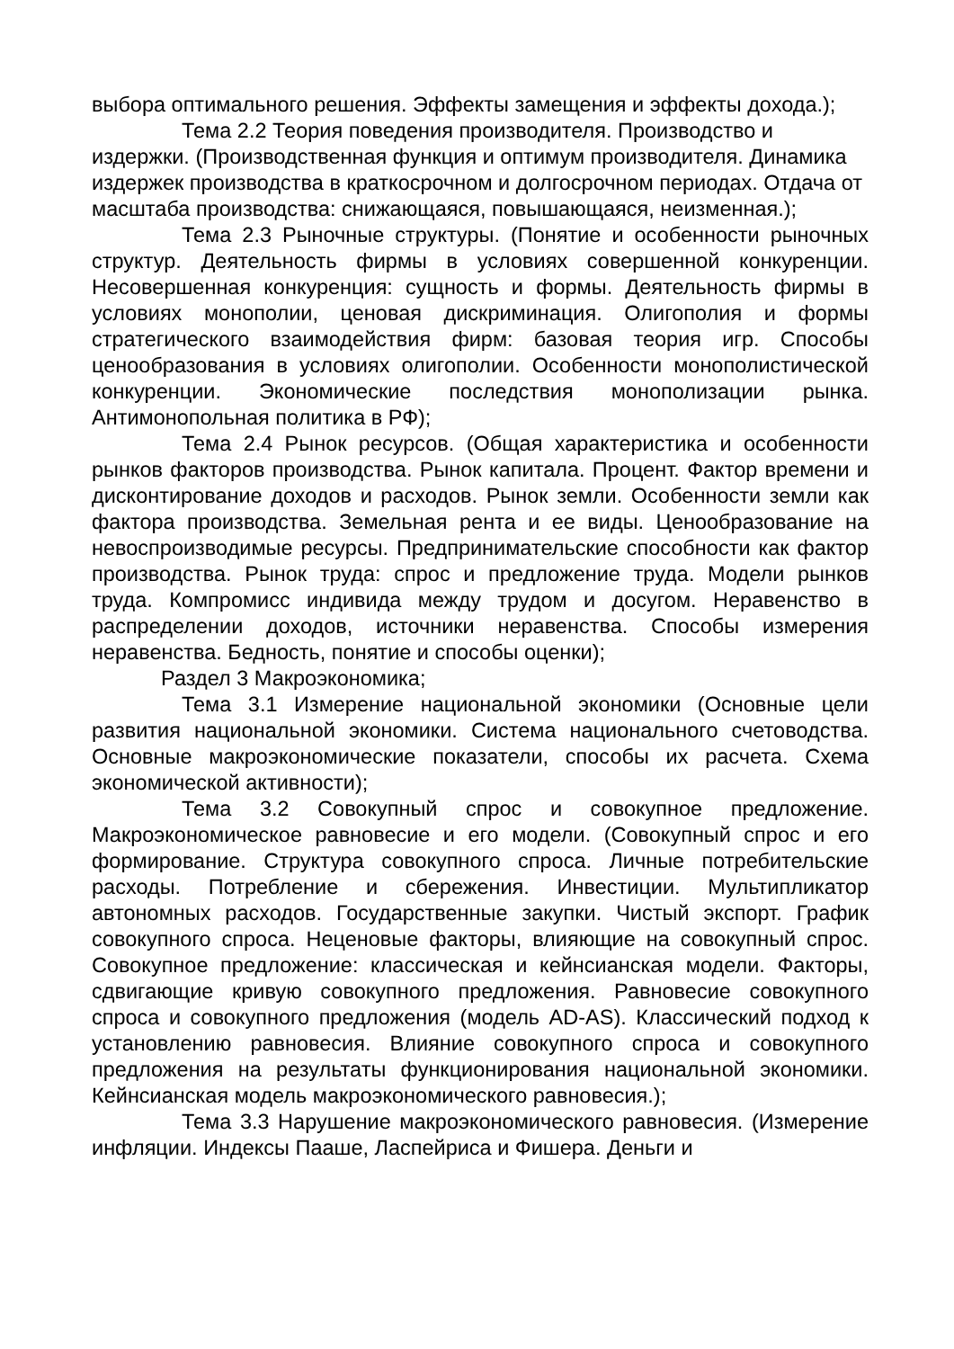выбора оптимального решения. Эффекты замещения и эффекты дохода.);
Тема 2.2 Теория поведения производителя. Производство и издержки. (Производственная функция и оптимум производителя. Динамика издержек производства в краткосрочном и долгосрочном периодах. Отдача от масштаба производства: снижающаяся, повышающаяся, неизменная.);
Тема 2.3 Рыночные структуры. (Понятие и особенности рыночных структур. Деятельность фирмы в условиях совершенной конкуренции. Несовершенная конкуренция: сущность и формы. Деятельность фирмы в условиях монополии, ценовая дискриминация. Олигополия и формы стратегического взаимодействия фирм: базовая теория игр. Способы ценообразования в условиях олигополии. Особенности монополистической конкуренции. Экономические последствия монополизации рынка. Антимонопольная политика в РФ);
Тема 2.4 Рынок ресурсов. (Общая характеристика и особенности рынков факторов производства. Рынок капитала. Процент. Фактор времени и дисконтирование доходов и расходов. Рынок земли. Особенности земли как фактора производства. Земельная рента и ее виды. Ценообразование на невоспроизводимые ресурсы. Предпринимательские способности как фактор производства. Рынок труда: спрос и предложение труда. Модели рынков труда. Компромисс индивида между трудом и досугом. Неравенство в распределении доходов, источники неравенства. Способы измерения неравенства. Бедность, понятие и способы оценки);
Раздел 3 Макроэкономика;
Тема 3.1 Измерение национальной экономики (Основные цели развития национальной экономики. Система национального счетоводства. Основные макроэкономические показатели, способы их расчета. Схема экономической активности);
Тема 3.2 Совокупный спрос и совокупное предложение. Макроэкономическое равновесие и его модели. (Совокупный спрос и его формирование. Структура совокупного спроса. Личные потребительские расходы. Потребление и сбережения. Инвестиции. Мультипликатор автономных расходов. Государственные закупки. Чистый экспорт. График совокупного спроса. Неценовые факторы, влияющие на совокупный спрос. Совокупное предложение: классическая и кейнсианская модели. Факторы, сдвигающие кривую совокупного предложения. Равновесие совокупного спроса и совокупного предложения (модель AD-AS). Классический подход к установлению равновесия. Влияние совокупного спроса и совокупного предложения на результаты функционирования национальной экономики. Кейнсианская модель макроэкономического равновесия.);
Тема 3.3 Нарушение макроэкономического равновесия. (Измерение инфляции. Индексы Пааше, Ласпейриса и Фишера. Деньги и